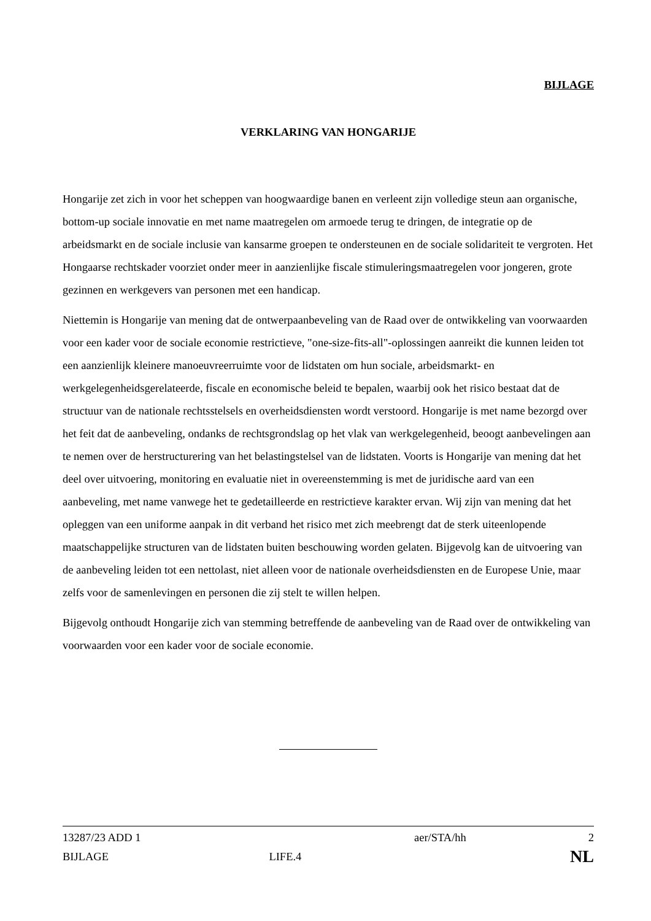BIJLAGE
VERKLARING VAN HONGARIJE
Hongarije zet zich in voor het scheppen van hoogwaardige banen en verleent zijn volledige steun aan organische, bottom-up sociale innovatie en met name maatregelen om armoede terug te dringen, de integratie op de arbeidsmarkt en de sociale inclusie van kansarme groepen te ondersteunen en de sociale solidariteit te vergroten. Het Hongaarse rechtskader voorziet onder meer in aanzienlijke fiscale stimuleringsmaatregelen voor jongeren, grote gezinnen en werkgevers van personen met een handicap.
Niettemin is Hongarije van mening dat de ontwerpaanbeveling van de Raad over de ontwikkeling van voorwaarden voor een kader voor de sociale economie restrictieve, "one-size-fits-all"-oplossingen aanreikt die kunnen leiden tot een aanzienlijk kleinere manoeuvreerruimte voor de lidstaten om hun sociale, arbeidsmarkt- en werkgelegenheidsgerelateerde, fiscale en economische beleid te bepalen, waarbij ook het risico bestaat dat de structuur van de nationale rechtsstelsels en overheidsdiensten wordt verstoord. Hongarije is met name bezorgd over het feit dat de aanbeveling, ondanks de rechtsgrondslag op het vlak van werkgelegenheid, beoogt aanbevelingen aan te nemen over de herstructurering van het belastingstelsel van de lidstaten. Voorts is Hongarije van mening dat het deel over uitvoering, monitoring en evaluatie niet in overeenstemming is met de juridische aard van een aanbeveling, met name vanwege het te gedetailleerde en restrictieve karakter ervan. Wij zijn van mening dat het opleggen van een uniforme aanpak in dit verband het risico met zich meebrengt dat de sterk uiteenlopende maatschappelijke structuren van de lidstaten buiten beschouwing worden gelaten. Bijgevolg kan de uitvoering van de aanbeveling leiden tot een nettolast, niet alleen voor de nationale overheidsdiensten en de Europese Unie, maar zelfs voor de samenlevingen en personen die zij stelt te willen helpen.
Bijgevolg onthoudt Hongarije zich van stemming betreffende de aanbeveling van de Raad over de ontwikkeling van voorwaarden voor een kader voor de sociale economie.
| 13287/23 ADD 1 | | aer/STA/hh | 2 |
| BIJLAGE | LIFE.4 | | NL |